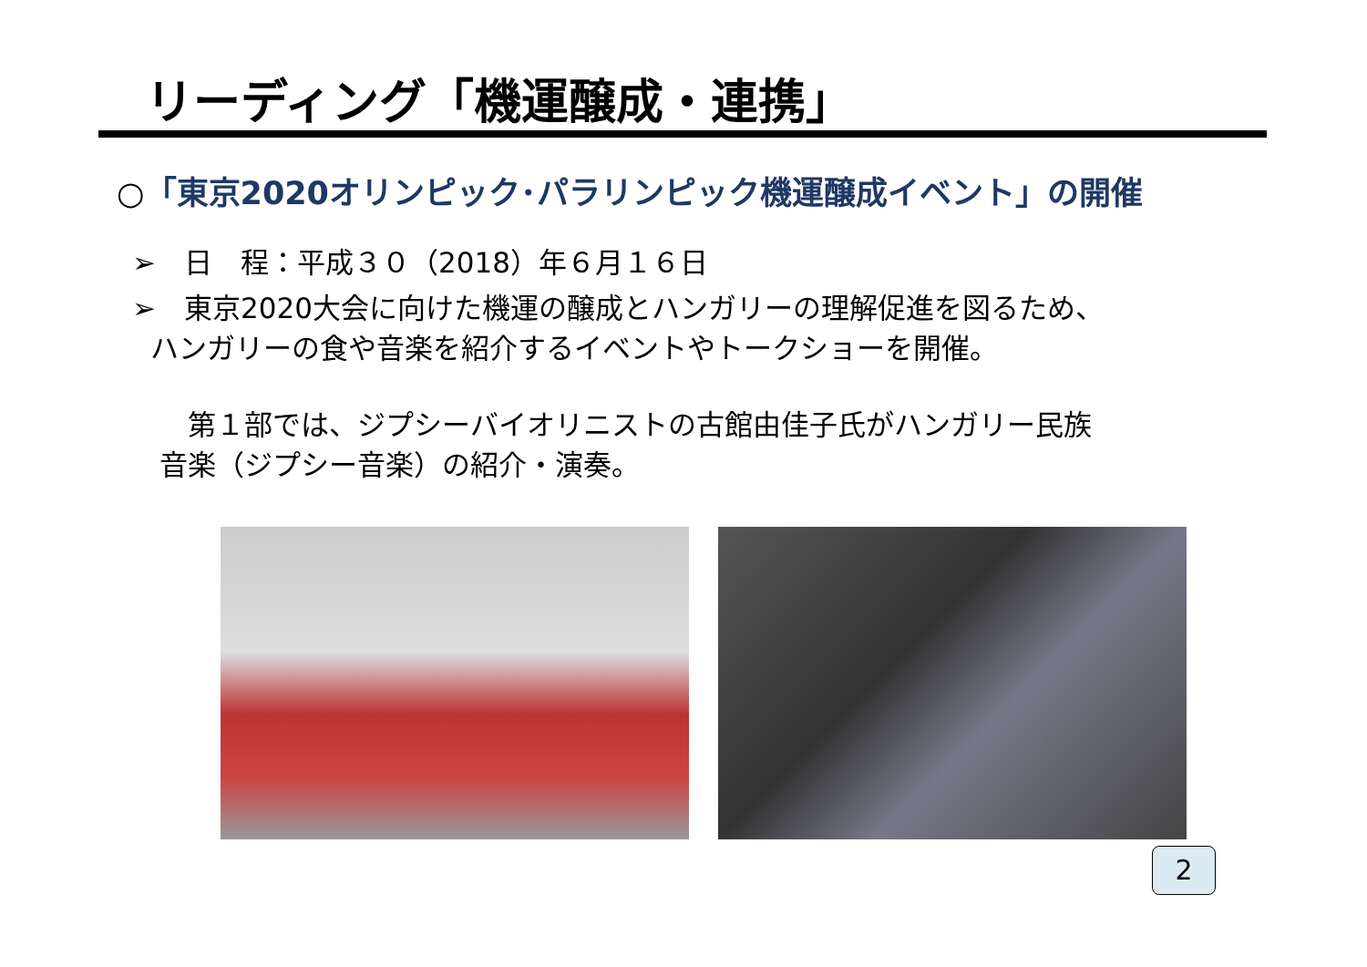リーディング「機運醸成・連携」
○「東京2020オリンピック･パラリンピック機運醸成イベント」の開催
➢　日　程：平成３０（2018）年６月１６日
➢　東京2020大会に向けた機運の醸成とハンガリーの理解促進を図るため、
ハンガリーの食や音楽を紹介するイベントやトークショーを開催。
　第１部では、ジプシーバイオリニストの古館由佳子氏がハンガリー民族
音楽（ジプシー音楽）の紹介・演奏。
2